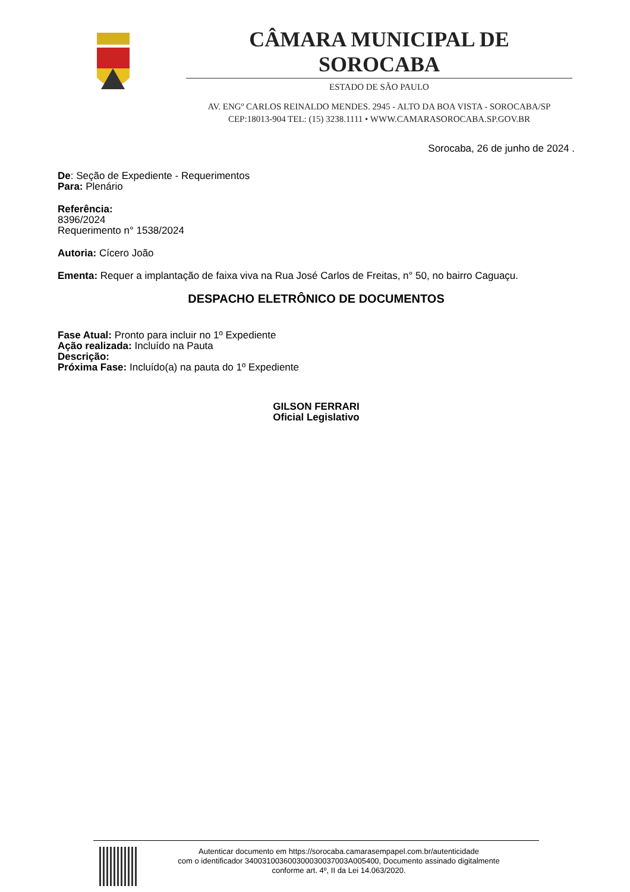CÂMARA MUNICIPAL DE SOROCABA
ESTADO DE SÃO PAULO
AV. ENGº CARLOS REINALDO MENDES. 2945 - ALTO DA BOA VISTA - SOROCABA/SP
CEP:18013-904 TEL: (15) 3238.1111 • WWW.CAMARASOROCABA.SP.GOV.BR
Sorocaba, 26 de junho de 2024 .
De: Seção de Expediente - Requerimentos
Para: Plenário
Referência:
8396/2024
Requerimento n° 1538/2024
Autoria: Cícero João
Ementa: Requer a implantação de faixa viva na Rua José Carlos de Freitas, n° 50, no bairro Caguaçu.
DESPACHO ELETRÔNICO DE DOCUMENTOS
Fase Atual: Pronto para incluir no 1º Expediente
Ação realizada: Incluído na Pauta
Descrição:
Próxima Fase: Incluído(a) na pauta do 1º Expediente
GILSON FERRARI
Oficial Legislativo
Autenticar documento em https://sorocaba.camarasempapel.com.br/autenticidade
com o identificador 340031003600300030037003A005400, Documento assinado digitalmente
conforme art. 4º, II da Lei 14.063/2020.